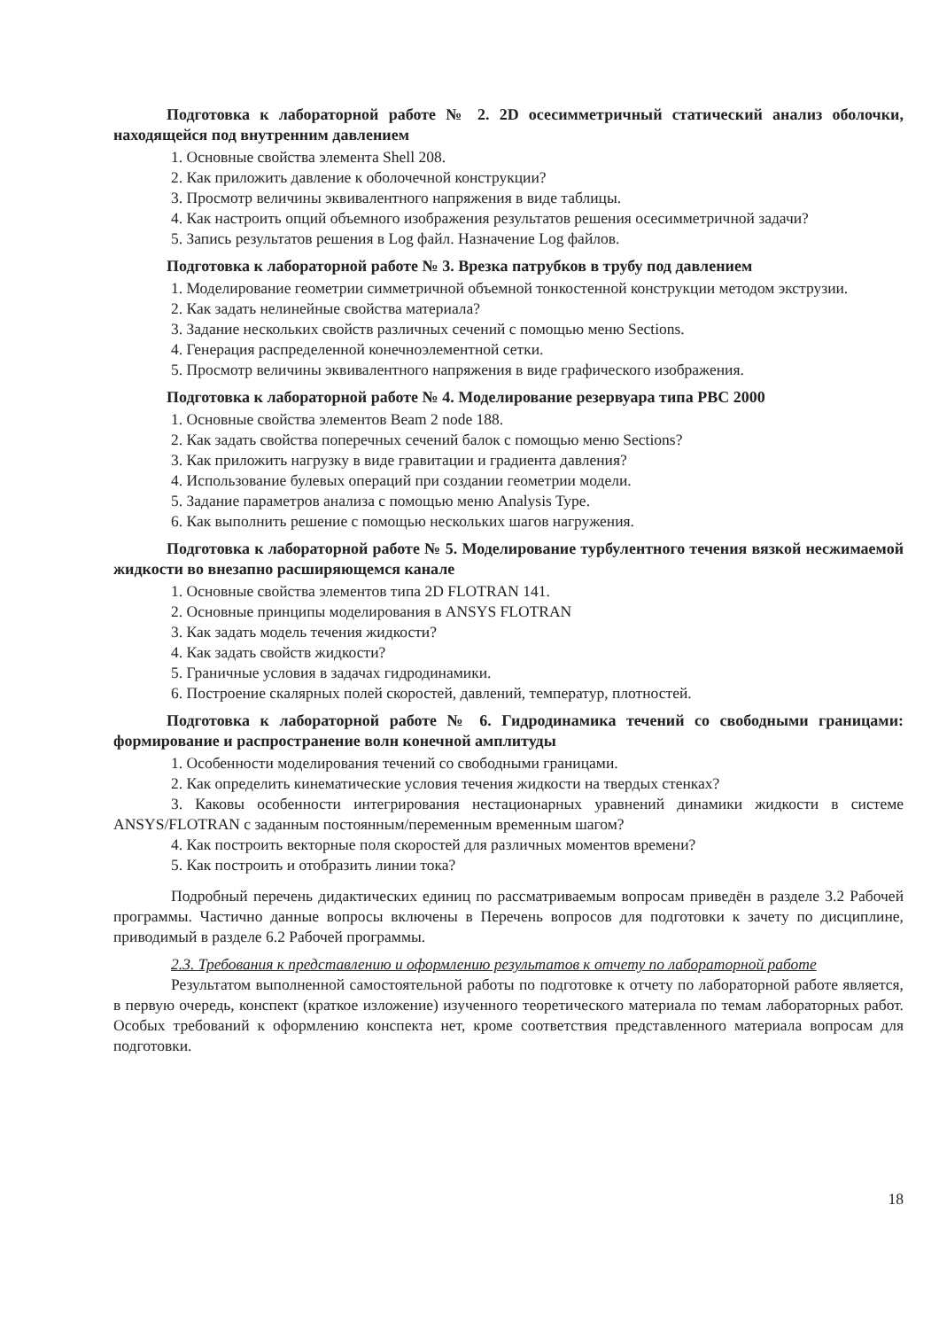Подготовка к лабораторной работе № 2. 2D осесимметричный статический анализ оболочки, находящейся под внутренним давлением
1. Основные свойства элемента Shell 208.
2. Как приложить давление к оболочечной конструкции?
3. Просмотр величины эквивалентного напряжения в виде таблицы.
4. Как настроить опций объемного изображения результатов решения осесимметричной задачи?
5. Запись результатов решения в Log файл. Назначение Log файлов.
Подготовка к лабораторной работе № 3. Врезка патрубков в трубу под давлением
1. Моделирование геометрии симметричной объемной тонкостенной конструкции методом экструзии.
2. Как задать нелинейные свойства материала?
3. Задание нескольких свойств различных сечений с помощью меню Sections.
4. Генерация распределенной конечноэлементной сетки.
5. Просмотр величины эквивалентного напряжения в виде графического изображения.
Подготовка к лабораторной работе № 4. Моделирование резервуара типа РВС 2000
1. Основные свойства элементов Beam 2 node 188.
2. Как задать свойства поперечных сечений балок с помощью меню Sections?
3. Как приложить нагрузку в виде гравитации и градиента давления?
4. Использование булевых операций при создании геометрии модели.
5. Задание параметров анализа с помощью меню Analysis Type.
6. Как выполнить решение с помощью нескольких шагов нагружения.
Подготовка к лабораторной работе № 5. Моделирование турбулентного течения вязкой несжимаемой жидкости во внезапно расширяющемся канале
1. Основные свойства элементов типа 2D FLOTRAN 141.
2. Основные принципы моделирования в ANSYS FLOTRAN
3. Как задать модель течения жидкости?
4. Как задать свойств жидкости?
5. Граничные условия в задачах гидродинамики.
6. Построение скалярных полей скоростей, давлений, температур, плотностей.
Подготовка к лабораторной работе № 6. Гидродинамика течений со свободными границами: формирование и распространение волн конечной амплитуды
1. Особенности моделирования течений со свободными границами.
2. Как определить кинематические условия течения жидкости на твердых стенках?
3. Каковы особенности интегрирования нестационарных уравнений динамики жидкости в системе ANSYS/FLOTRAN с заданным постоянным/переменным временным шагом?
4. Как построить векторные поля скоростей для различных моментов времени?
5. Как построить и отобразить линии тока?
Подробный перечень дидактических единиц по рассматриваемым вопросам приведён в разделе 3.2 Рабочей программы. Частично данные вопросы включены в Перечень вопросов для подготовки к зачету по дисциплине, приводимый в разделе 6.2 Рабочей программы.
2.3. Требования к представлению и оформлению результатов к отчету по лабораторной работе
Результатом выполненной самостоятельной работы по подготовке к отчету по лабораторной работе является, в первую очередь, конспект (краткое изложение) изученного теоретического материала по темам лабораторных работ. Особых требований к оформлению конспекта нет, кроме соответствия представленного материала вопросам для подготовки.
18